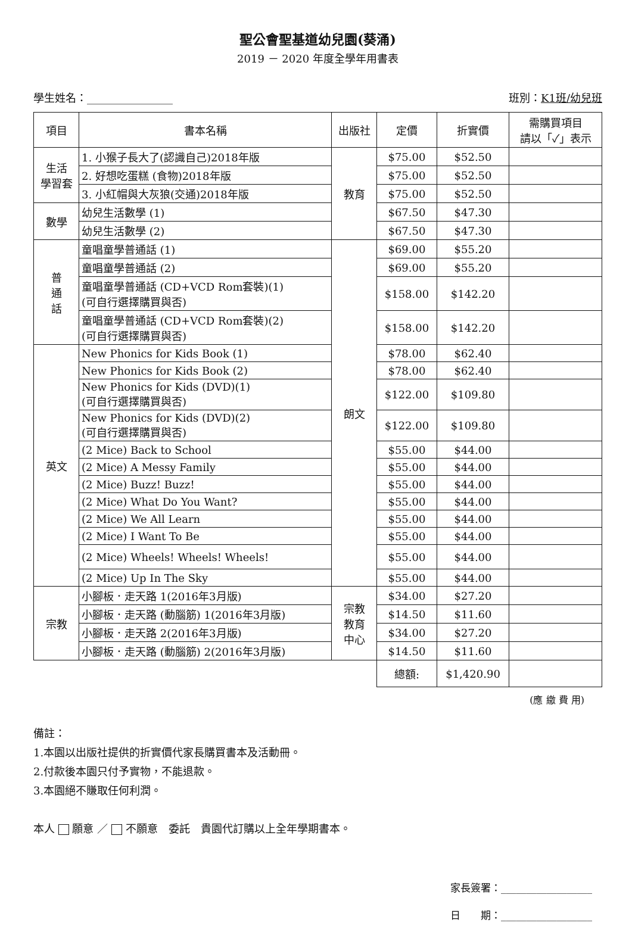聖公會聖基道幼兒園(葵涌)
2019 － 2020 年度全學年用書表
學生姓名：________________ 班別：K1班/幼兒班
| 項目 | 書本名稱 | 出版社 | 定價 | 折實價 | 需購買項目 請以「✓」表示 |
| --- | --- | --- | --- | --- | --- |
| 生活 學習套 | 1. 小猴子長大了(認識自己)2018年版 | 教育 | $75.00 | $52.50 | |
| | 2. 好想吃蛋糕 (食物)2018年版 | | $75.00 | $52.50 | |
| | 3. 小紅帽與大灰狼(交通)2018年版 | | $75.00 | $52.50 | |
| 數學 | 幼兒生活數學 (1) | | $67.50 | $47.30 | |
| | 幼兒生活數學 (2) | | $67.50 | $47.30 | |
| 普 通 話 | 童唱童學普通話 (1) | 朗文 | $69.00 | $55.20 | |
| | 童唱童學普通話 (2) | | $69.00 | $55.20 | |
| | 童唱童學普通話 (CD+VCD Rom套裝)(1) (可自行選擇購買與否) | | $158.00 | $142.20 | |
| | 童唱童學普通話 (CD+VCD Rom套裝)(2) (可自行選擇購買與否) | | $158.00 | $142.20 | |
| 英文 | New Phonics for Kids Book (1) | | $78.00 | $62.40 | |
| | New Phonics for Kids Book (2) | | $78.00 | $62.40 | |
| | New Phonics for Kids (DVD)(1) (可自行選擇購買與否) | | $122.00 | $109.80 | |
| | New Phonics for Kids (DVD)(2) (可自行選擇購買與否) | | $122.00 | $109.80 | |
| | (2 Mice) Back to School | | $55.00 | $44.00 | |
| | (2 Mice) A Messy Family | | $55.00 | $44.00 | |
| | (2 Mice) Buzz! Buzz! | | $55.00 | $44.00 | |
| | (2 Mice) What Do You Want? | | $55.00 | $44.00 | |
| | (2 Mice) We All Learn | | $55.00 | $44.00 | |
| | (2 Mice) I Want To Be | | $55.00 | $44.00 | |
| | (2 Mice) Wheels! Wheels! Wheels! | | $55.00 | $44.00 | |
| | (2 Mice) Up In The Sky | | $55.00 | $44.00 | |
| 宗教 | 小腳板．走天路 1(2016年3月版) | 宗教 教育 中心 | $34.00 | $27.20 | |
| | 小腳板．走天路 (動腦筋) 1(2016年3月版) | | $14.50 | $11.60 | |
| | 小腳板．走天路 2(2016年3月版) | | $34.00 | $27.20 | |
| | 小腳板．走天路 (動腦筋) 2(2016年3月版) | | $14.50 | $11.60 | |
| | | | 總額: | $1,420.90 | |
(應 繳 費 用)
備註：
1.本園以出版社提供的折實價代家長購買書本及活動冊。
2.付款後本園只付予實物，不能退款。
3.本園絕不賺取任何利潤。
本人 願意 ／ 不願意　委託　貴園代訂購以上全年學期書本。
家長簽署：__________________
日　　期：__________________